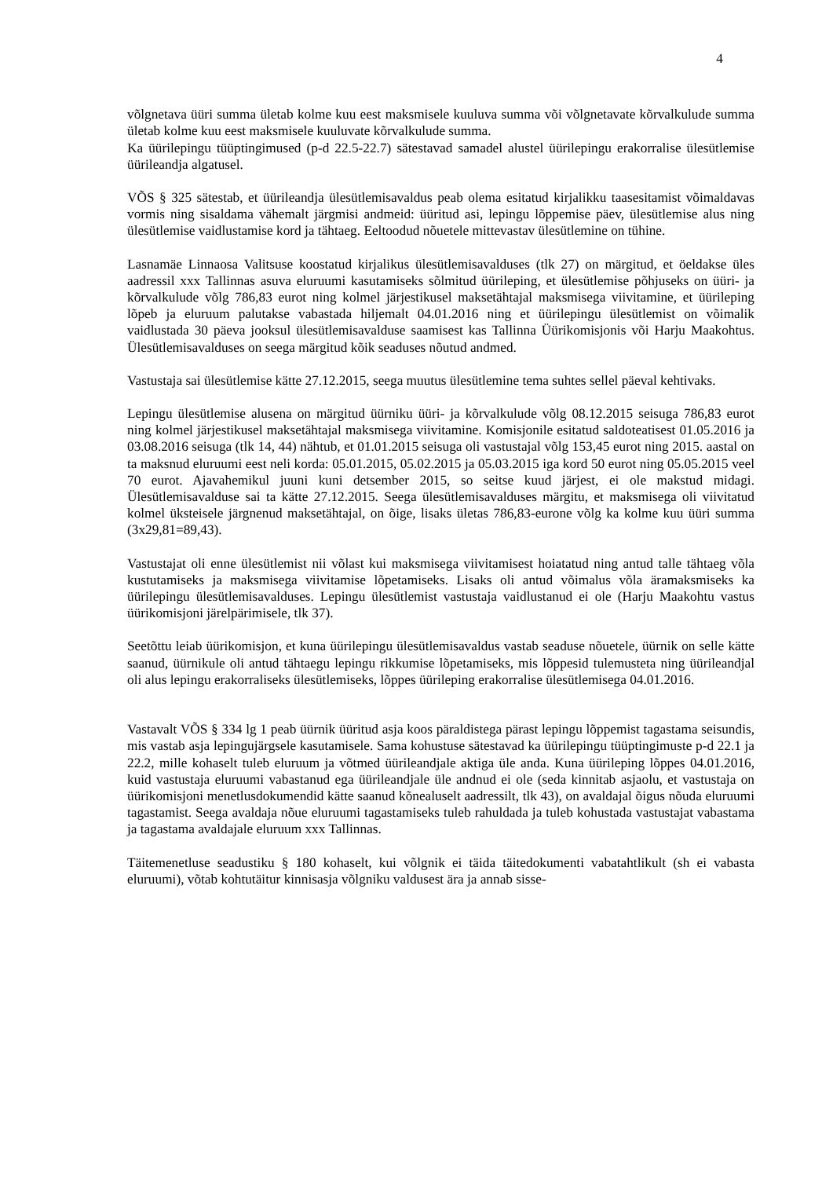4
võlgnetava üüri summa ületab kolme kuu eest maksmisele kuuluva summa või võlgnetavate kõrvalkulude summa ületab kolme kuu eest maksmisele kuuluvate kõrvalkulude summa.
Ka üürilepingu tüüptingimused (p-d 22.5-22.7) sätestavad samadel alustel üürilepingu erakorralise ülesütlemise üürileandja algatusel.
VÕS § 325 sätestab, et üürileandja ülesütlemisavaldus peab olema esitatud kirjalikku taasesitamist võimaldavas vormis ning sisaldama vähemalt järgmisi andmeid: üüritud asi, lepingu lõppemise päev, ülesütlemise alus ning ülesütlemise vaidlustamise kord ja tähtaeg. Eeltoodud nõuetele mittevastav ülesütlemine on tühine.
Lasnamäe Linnaosa Valitsuse koostatud kirjalikus ülesütlemisavalduses (tlk 27) on märgitud, et öeldakse üles aadressil xxx Tallinnas asuva eluruumi kasutamiseks sõlmitud üürileping, et ülesütlemise põhjuseks on üüri- ja kõrvalkulude võlg 786,83 eurot ning kolmel järjestikusel maksetähtajal maksmisega viivitamine, et üürileping lõpeb ja eluruum palutakse vabastada hiljemalt 04.01.2016 ning et üürilepingu ülesütlemist on võimalik vaidlustada 30 päeva jooksul ülesütlemisavalduse saamisest kas Tallinna Üürikomisjonis või Harju Maakohtus. Ülesütlemisavalduses on seega märgitud kõik seaduses nõutud andmed.
Vastustaja sai ülesütlemise kätte 27.12.2015, seega muutus ülesütlemine tema suhtes sellel päeval kehtivaks.
Lepingu ülesütlemise alusena on märgitud üürniku üüri- ja kõrvalkulude võlg 08.12.2015 seisuga 786,83 eurot ning kolmel järjestikusel maksetähtajal maksmisega viivitamine. Komisjonile esitatud saldoteatisest 01.05.2016 ja 03.08.2016 seisuga (tlk 14, 44) nähtub, et 01.01.2015 seisuga oli vastustajal võlg 153,45 eurot ning 2015. aastal on ta maksnud eluruumi eest neli korda: 05.01.2015, 05.02.2015 ja 05.03.2015 iga kord 50 eurot ning 05.05.2015 veel 70 eurot. Ajavahemikul juuni kuni detsember 2015, so seitse kuud järjest, ei ole makstud midagi. Ülesütlemisavalduse sai ta kätte 27.12.2015. Seega ülesütlemisavalduses märgitu, et maksmisega oli viivitatud kolmel üksteisele järgnenud maksetähtajal, on õige, lisaks ületas 786,83-eurone võlg ka kolme kuu üüri summa (3x29,81=89,43).
Vastustajat oli enne ülesütlemist nii võlast kui maksmisega viivitamisest hoiatatud ning antud talle tähtaeg võla kustutamiseks ja maksmisega viivitamise lõpetamiseks. Lisaks oli antud võimalus võla äramaksmiseks ka üürilepingu ülesütlemisavalduses. Lepingu ülesütlemist vastustaja vaidlustanud ei ole (Harju Maakohtu vastus üürikomisjoni järelpärimisele, tlk 37).
Seetõttu leiab üürikomisjon, et kuna üürilepingu ülesütlemisavaldus vastab seaduse nõuetele, üürnik on selle kätte saanud, üürnikule oli antud tähtaegu lepingu rikkumise lõpetamiseks, mis lõppesid tulemusteta ning üürileandjal oli alus lepingu erakorraliseks ülesütlemiseks, lõppes üürileping erakorralise ülesütlemisega 04.01.2016.
Vastavalt VÕS § 334 lg 1 peab üürnik üüritud asja koos päraldistega pärast lepingu lõppemist tagastama seisundis, mis vastab asja lepingujärgsele kasutamisele. Sama kohustuse sätestavad ka üürilepingu tüüptingimuste p-d 22.1 ja 22.2, mille kohaselt tuleb eluruum ja võtmed üürileandjale aktiga üle anda. Kuna üürileping lõppes 04.01.2016, kuid vastustaja eluruumi vabastanud ega üürileandjale üle andnud ei ole (seda kinnitab asjaolu, et vastustaja on üürikomisjoni menetlusdokumendid kätte saanud kõnealuselt aadressilt, tlk 43), on avaldajal õigus nõuda eluruumi tagastamist. Seega avaldaja nõue eluruumi tagastamiseks tuleb rahuldada ja tuleb kohustada vastustajat vabastama ja tagastama avaldajale eluruum xxx Tallinnas.
Täitemenetluse seadustiku § 180 kohaselt, kui võlgnik ei täida täitedokumenti vabatahtlikult (sh ei vabasta eluruumi), võtab kohtutäitur kinnisasja võlgniku valdusest ära ja annab sisse-